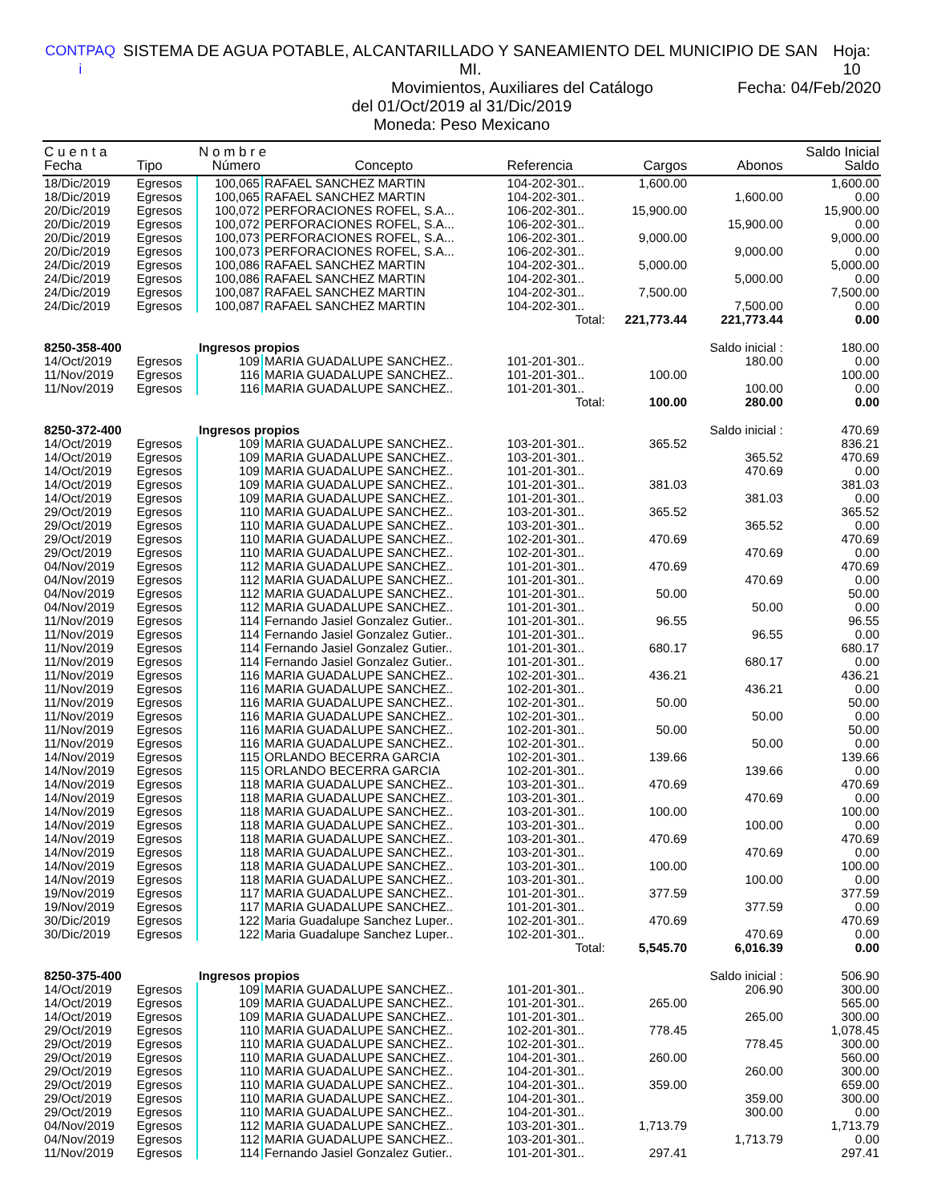CONTPAQ i SISTEMA DE AGUA POTABLE, ALCANTARILLADO Y SANEAMIENTO DEL MUNICIPIO DE SAN MI. Hoja: 10
Movimientos, Auxiliares del Catálogo Fecha: 04/Feb/2020
del 01/Oct/2019 al 31/Dic/2019
Moneda: Peso Mexicano
| C u e n t a | | N o m b r e | | | | | Saldo Inicial |
| --- | --- | --- | --- | --- | --- | --- | --- |
| Fecha | Tipo | Número | Concepto | Referencia | Cargos | Abonos | Saldo |
| 18/Dic/2019 | Egresos | 100,065 | RAFAEL SANCHEZ MARTIN | 104-202-301.. | 1,600.00 | | 1,600.00 |
| 18/Dic/2019 | Egresos | 100,065 | RAFAEL SANCHEZ MARTIN | 104-202-301.. | | 1,600.00 | 0.00 |
| 20/Dic/2019 | Egresos | 100,072 | PERFORACIONES ROFEL, S.A... | 106-202-301.. | 15,900.00 | | 15,900.00 |
| 20/Dic/2019 | Egresos | 100,072 | PERFORACIONES ROFEL, S.A... | 106-202-301.. | | 15,900.00 | 0.00 |
| 20/Dic/2019 | Egresos | 100,073 | PERFORACIONES ROFEL, S.A... | 106-202-301.. | 9,000.00 | | 9,000.00 |
| 20/Dic/2019 | Egresos | 100,073 | PERFORACIONES ROFEL, S.A... | 106-202-301.. | | 9,000.00 | 0.00 |
| 24/Dic/2019 | Egresos | 100,086 | RAFAEL SANCHEZ MARTIN | 104-202-301.. | 5,000.00 | | 5,000.00 |
| 24/Dic/2019 | Egresos | 100,086 | RAFAEL SANCHEZ MARTIN | 104-202-301.. | | 5,000.00 | 0.00 |
| 24/Dic/2019 | Egresos | 100,087 | RAFAEL SANCHEZ MARTIN | 104-202-301.. | 7,500.00 | | 7,500.00 |
| 24/Dic/2019 | Egresos | 100,087 | RAFAEL SANCHEZ MARTIN | 104-202-301.. | | 7,500.00 | 0.00 |
| Total: | | | | | 221,773.44 | 221,773.44 | 0.00 |
| 8250-358-400 | | Ingresos propios | | | | Saldo inicial : | 180.00 |
| 14/Oct/2019 | Egresos | 109 | MARIA GUADALUPE SANCHEZ.. | 101-201-301.. | | 180.00 | 0.00 |
| 11/Nov/2019 | Egresos | 116 | MARIA GUADALUPE SANCHEZ.. | 101-201-301.. | 100.00 | | 100.00 |
| 11/Nov/2019 | Egresos | 116 | MARIA GUADALUPE SANCHEZ.. | 101-201-301.. | | 100.00 | 0.00 |
| Total: | | | | | 100.00 | 280.00 | 0.00 |
| 8250-372-400 | | Ingresos propios | | | | Saldo inicial : | 470.69 |
| 14/Oct/2019 | Egresos | 109 | MARIA GUADALUPE SANCHEZ.. | 103-201-301.. | 365.52 | | 836.21 |
| 14/Oct/2019 | Egresos | 109 | MARIA GUADALUPE SANCHEZ.. | 103-201-301.. | | 365.52 | 470.69 |
| 14/Oct/2019 | Egresos | 109 | MARIA GUADALUPE SANCHEZ.. | 101-201-301.. | | 470.69 | 0.00 |
| 14/Oct/2019 | Egresos | 109 | MARIA GUADALUPE SANCHEZ.. | 101-201-301.. | 381.03 | | 381.03 |
| 14/Oct/2019 | Egresos | 109 | MARIA GUADALUPE SANCHEZ.. | 101-201-301.. | | 381.03 | 0.00 |
| 29/Oct/2019 | Egresos | 110 | MARIA GUADALUPE SANCHEZ.. | 103-201-301.. | 365.52 | | 365.52 |
| 29/Oct/2019 | Egresos | 110 | MARIA GUADALUPE SANCHEZ.. | 103-201-301.. | | 365.52 | 0.00 |
| 29/Oct/2019 | Egresos | 110 | MARIA GUADALUPE SANCHEZ.. | 102-201-301.. | 470.69 | | 470.69 |
| 29/Oct/2019 | Egresos | 110 | MARIA GUADALUPE SANCHEZ.. | 102-201-301.. | | 470.69 | 0.00 |
| 04/Nov/2019 | Egresos | 112 | MARIA GUADALUPE SANCHEZ.. | 101-201-301.. | 470.69 | | 470.69 |
| 04/Nov/2019 | Egresos | 112 | MARIA GUADALUPE SANCHEZ.. | 101-201-301.. | | 470.69 | 0.00 |
| 04/Nov/2019 | Egresos | 112 | MARIA GUADALUPE SANCHEZ.. | 101-201-301.. | 50.00 | | 50.00 |
| 04/Nov/2019 | Egresos | 112 | MARIA GUADALUPE SANCHEZ.. | 101-201-301.. | | 50.00 | 0.00 |
| 11/Nov/2019 | Egresos | 114 | Fernando Jasiel Gonzalez Gutier.. | 101-201-301.. | 96.55 | | 96.55 |
| 11/Nov/2019 | Egresos | 114 | Fernando Jasiel Gonzalez Gutier.. | 101-201-301.. | | 96.55 | 0.00 |
| 11/Nov/2019 | Egresos | 114 | Fernando Jasiel Gonzalez Gutier.. | 101-201-301.. | 680.17 | | 680.17 |
| 11/Nov/2019 | Egresos | 114 | Fernando Jasiel Gonzalez Gutier.. | 101-201-301.. | | 680.17 | 0.00 |
| 11/Nov/2019 | Egresos | 116 | MARIA GUADALUPE SANCHEZ.. | 102-201-301.. | 436.21 | | 436.21 |
| 11/Nov/2019 | Egresos | 116 | MARIA GUADALUPE SANCHEZ.. | 102-201-301.. | | 436.21 | 0.00 |
| 11/Nov/2019 | Egresos | 116 | MARIA GUADALUPE SANCHEZ.. | 102-201-301.. | 50.00 | | 50.00 |
| 11/Nov/2019 | Egresos | 116 | MARIA GUADALUPE SANCHEZ.. | 102-201-301.. | | 50.00 | 0.00 |
| 11/Nov/2019 | Egresos | 116 | MARIA GUADALUPE SANCHEZ.. | 102-201-301.. | 50.00 | | 50.00 |
| 11/Nov/2019 | Egresos | 116 | MARIA GUADALUPE SANCHEZ.. | 102-201-301.. | | 50.00 | 0.00 |
| 14/Nov/2019 | Egresos | 115 | ORLANDO BECERRA GARCIA | 102-201-301.. | 139.66 | | 139.66 |
| 14/Nov/2019 | Egresos | 115 | ORLANDO BECERRA GARCIA | 102-201-301.. | | 139.66 | 0.00 |
| 14/Nov/2019 | Egresos | 118 | MARIA GUADALUPE SANCHEZ.. | 103-201-301.. | 470.69 | | 470.69 |
| 14/Nov/2019 | Egresos | 118 | MARIA GUADALUPE SANCHEZ.. | 103-201-301.. | | 470.69 | 0.00 |
| 14/Nov/2019 | Egresos | 118 | MARIA GUADALUPE SANCHEZ.. | 103-201-301.. | 100.00 | | 100.00 |
| 14/Nov/2019 | Egresos | 118 | MARIA GUADALUPE SANCHEZ.. | 103-201-301.. | | 100.00 | 0.00 |
| 14/Nov/2019 | Egresos | 118 | MARIA GUADALUPE SANCHEZ.. | 103-201-301.. | 470.69 | | 470.69 |
| 14/Nov/2019 | Egresos | 118 | MARIA GUADALUPE SANCHEZ.. | 103-201-301.. | | 470.69 | 0.00 |
| 14/Nov/2019 | Egresos | 118 | MARIA GUADALUPE SANCHEZ.. | 103-201-301.. | 100.00 | | 100.00 |
| 14/Nov/2019 | Egresos | 118 | MARIA GUADALUPE SANCHEZ.. | 103-201-301.. | | 100.00 | 0.00 |
| 19/Nov/2019 | Egresos | 117 | MARIA GUADALUPE SANCHEZ.. | 101-201-301.. | 377.59 | | 377.59 |
| 19/Nov/2019 | Egresos | 117 | MARIA GUADALUPE SANCHEZ.. | 101-201-301.. | | 377.59 | 0.00 |
| 30/Dic/2019 | Egresos | 122 | Maria Guadalupe Sanchez Luper.. | 102-201-301.. | 470.69 | | 470.69 |
| 30/Dic/2019 | Egresos | 122 | Maria Guadalupe Sanchez Luper.. | 102-201-301.. | | 470.69 | 0.00 |
| Total: | | | | | 5,545.70 | 6,016.39 | 0.00 |
| 8250-375-400 | | Ingresos propios | | | | Saldo inicial : | 506.90 |
| 14/Oct/2019 | Egresos | 109 | MARIA GUADALUPE SANCHEZ.. | 101-201-301.. | | 206.90 | 300.00 |
| 14/Oct/2019 | Egresos | 109 | MARIA GUADALUPE SANCHEZ.. | 101-201-301.. | 265.00 | | 565.00 |
| 14/Oct/2019 | Egresos | 109 | MARIA GUADALUPE SANCHEZ.. | 101-201-301.. | | 265.00 | 300.00 |
| 29/Oct/2019 | Egresos | 110 | MARIA GUADALUPE SANCHEZ.. | 102-201-301.. | 778.45 | | 1,078.45 |
| 29/Oct/2019 | Egresos | 110 | MARIA GUADALUPE SANCHEZ.. | 102-201-301.. | | 778.45 | 300.00 |
| 29/Oct/2019 | Egresos | 110 | MARIA GUADALUPE SANCHEZ.. | 104-201-301.. | 260.00 | | 560.00 |
| 29/Oct/2019 | Egresos | 110 | MARIA GUADALUPE SANCHEZ.. | 104-201-301.. | | 260.00 | 300.00 |
| 29/Oct/2019 | Egresos | 110 | MARIA GUADALUPE SANCHEZ.. | 104-201-301.. | 359.00 | | 659.00 |
| 29/Oct/2019 | Egresos | 110 | MARIA GUADALUPE SANCHEZ.. | 104-201-301.. | | 359.00 | 300.00 |
| 29/Oct/2019 | Egresos | 110 | MARIA GUADALUPE SANCHEZ.. | 104-201-301.. | | 300.00 | 0.00 |
| 04/Nov/2019 | Egresos | 112 | MARIA GUADALUPE SANCHEZ.. | 103-201-301.. | 1,713.79 | | 1,713.79 |
| 04/Nov/2019 | Egresos | 112 | MARIA GUADALUPE SANCHEZ.. | 103-201-301.. | | 1,713.79 | 0.00 |
| 11/Nov/2019 | Egresos | 114 | Fernando Jasiel Gonzalez Gutier.. | 101-201-301.. | 297.41 | | 297.41 |